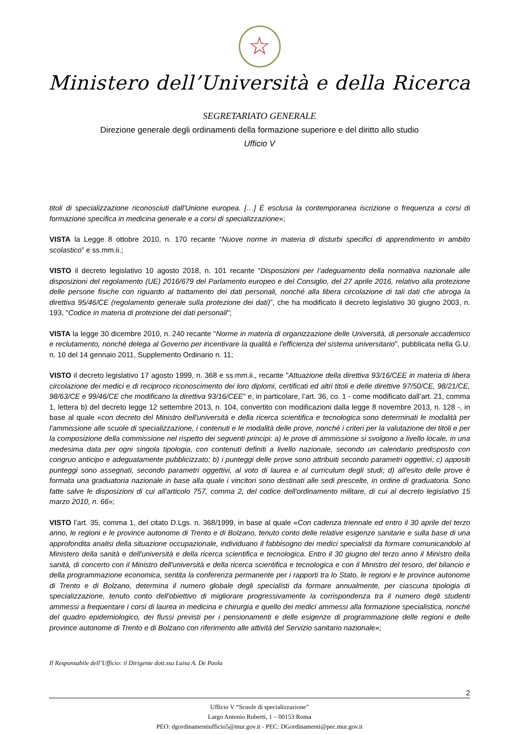☆
Ministero dell’Università e della Ricerca
SEGRETARIATO GENERALE
Direzione generale degli ordinamenti della formazione superiore e del diritto allo studio
Ufficio V
titoli di specializzazione riconosciuti dall'Unione europea. […] È esclusa la contemporanea iscrizione o frequenza a corsi di formazione specifica in medicina generale e a corsi di specializzazione»;
VISTA la Legge 8 ottobre 2010, n. 170 recante “Nuove norme in materia di disturbi specifici di apprendimento in ambito scolastico” e ss.mm.ii.;
VISTO il decreto legislativo 10 agosto 2018, n. 101 recante “Disposizioni per l’adeguamento della normativa nazionale alle disposizioni del regolamento (UE) 2016/679 del Parlamento europeo e del Consiglio, del 27 aprile 2016, relativo alla protezione delle persone fisiche con riguardo al trattamento dei dati personali, nonché alla libera circolazione di tali dati che abroga la direttiva 95/46/CE (regolamento generale sulla protezione dei dati)”, che ha modificato il decreto legislativo 30 giugno 2003, n. 193, "Codice in materia di protezione dei dati personali";
VISTA la legge 30 dicembre 2010, n. 240 recante "Norme in materia di organizzazione delle Università, di personale accademico e reclutamento, nonché delega al Governo per incentivare la qualità e l'efficienza del sistema universitario", pubblicata nella G.U. n. 10 del 14 gennaio 2011, Supplemento Ordinario n. 11;
VISTO il decreto legislativo 17 agosto 1999, n. 368 e ss.mm.ii., recante "Attuazione della direttiva 93/16/CEE in materia di libera circolazione dei medici e di reciproco riconoscimento dei loro diplomi, certificati ed altri titoli e delle direttive 97/50/CE, 98/21/CE, 98/63/CE e 99/46/CE che modificano la direttiva 93/16/CEE" e, in particolare, l’art. 36, co. 1 - come modificato dall’art. 21, comma 1, lettera b) del decreto legge 12 settembre 2013, n. 104, convertito con modificazioni dalla legge 8 novembre 2013, n. 128 -, in base al quale «con decreto del Ministro dell'università e della ricerca scientifica e tecnologica sono determinati le modalità per l'ammissione alle scuole di specializzazione, i contenuti e le modalità delle prove, nonché i criteri per la valutazione dei titoli e per la composizione della commissione nel rispetto dei seguenti principi: a) le prove di ammissione si svolgono a livello locale, in una medesima data per ogni singola tipologia, con contenuti definiti a livello nazionale, secondo un calendario predisposto con congruo anticipo e adeguatamente pubblicizzato; b) i punteggi delle prove sono attribuiti secondo parametri oggettivi; c) appositi punteggi sono assegnati, secondo parametri oggettivi, al voto di laurea e al curriculum degli studi; d) all'esito delle prove è formata una graduatoria nazionale in base alla quale i vincitori sono destinati alle sedi prescelte, in ordine di graduatoria. Sono fatte salve le disposizioni di cui all'articolo 757, comma 2, del codice dell'ordinamento militare, di cui al decreto legislativo 15 marzo 2010, n. 66»;
VISTO l’art. 35, comma 1, del citato D.Lgs. n. 368/1999, in base al quale «Con cadenza triennale ed entro il 30 aprile del terzo anno, le regioni e le province autonome di Trento e di Bolzano, tenuto conto delle relative esigenze sanitarie e sulla base di una approfondita analisi della situazione occupazionale, individuano il fabbisogno dei medici specialisti da formare comunicandolo al Ministero della sanità e dell'università e della ricerca scientifica e tecnologica. Entro il 30 giugno del terzo anno il Ministro della sanità, di concerto con il Ministro dell'università e della ricerca scientifica e tecnologica e con il Ministro del tesoro, del bilancio e della programmazione economica, sentita la conferenza permanente per i rapporti tra lo Stato, le regioni e le province autonome di Trento e di Bolzano, determina il numero globale degli specialisti da formare annualmente, per ciascuna tipologia di specializzazione, tenuto conto dell'obiettivo di migliorare progressivamente la corrispondenza tra il numero degli studenti ammessi a frequentare i corsi di laurea in medicina e chirurgia e quello dei medici ammessi alla formazione specialistica, nonché del quadro epidemiologico, dei flussi previsti per i pensionamenti e delle esigenze di programmazione delle regioni e delle province autonome di Trento e di Bolzano con riferimento alle attività del Servizio sanitario nazionale»;
Il Responsabile dell’Ufficio: il Dirigente dott.ssa Luisa A. De Paola
2
Ufficio V “Scuole di specializzazione”
Largo Antonio Ruberti, 1 – 00153 Roma
PEO: dgordinamentiufficio5@mur.gov.it - PEC: DGordinamenti@pec.mur.gov.it